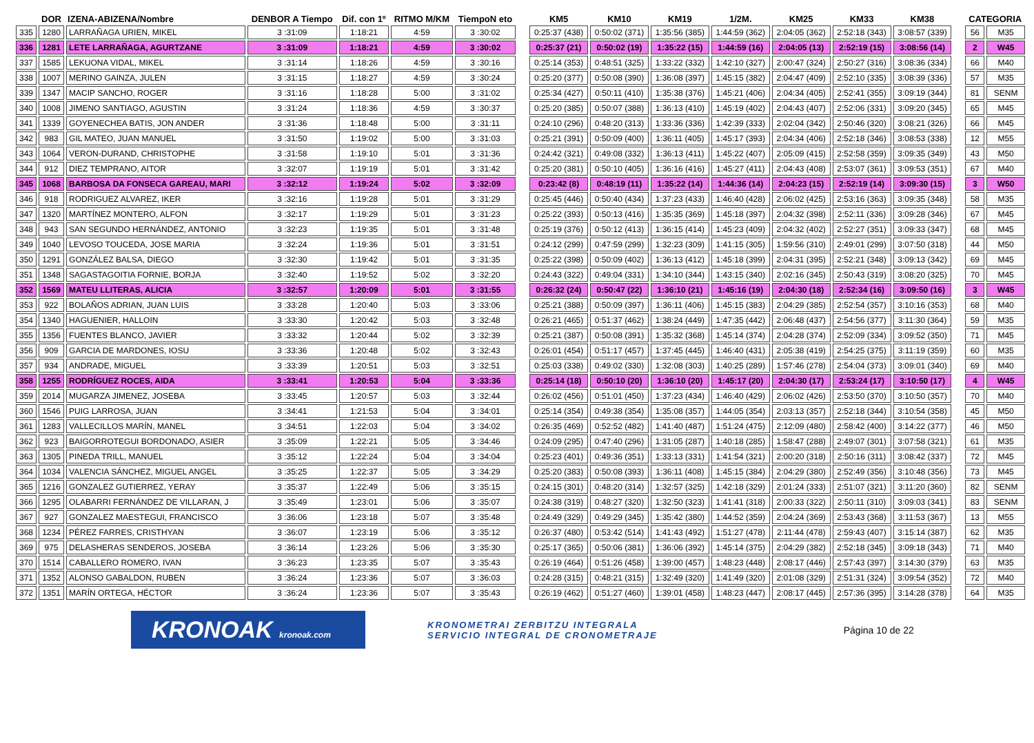| | DOR | IZENA-ABIZENA/Nombre | DENBOR A Tiempo | Dif. con 1º | RITMO M/KM | TiempoN eto | | KM5 | KM10 | KM19 | 1/2M. | KM25 | KM33 | KM38 | | CATEGORIA | |
| --- | --- | --- | --- | --- | --- | --- | --- | --- | --- | --- | --- | --- | --- | --- | --- | --- | --- |
| 335 | 1280 | LARRAÑAGA URIEN, MIKEL | 3 :31:09 | 1:18:21 | 4:59 | 3 :30:02 | | 0:25:37 (438) | 0:50:02 (371) | 1:35:56 (385) | 1:44:59 (362) | 2:04:05 (362) | 2:52:18 (343) | 3:08:57 (339) | | 56 | M35 |
| 336 | 1281 | LETE LARRAÑAGA, AGURTZANE | 3 :31:09 | 1:18:21 | 4:59 | 3 :30:02 | | 0:25:37 (21) | 0:50:02 (19) | 1:35:22 (15) | 1:44:59 (16) | 2:04:05 (13) | 2:52:19 (15) | 3:08:56 (14) | | 2 | W45 |
| 337 | 1585 | LEKUONA VIDAL, MIKEL | 3 :31:14 | 1:18:26 | 4:59 | 3 :30:16 | | 0:25:14 (353) | 0:48:51 (325) | 1:33:22 (332) | 1:42:10 (327) | 2:00:47 (324) | 2:50:27 (316) | 3:08:36 (334) | | 66 | M40 |
| 338 | 1007 | MERINO GAINZA, JULEN | 3 :31:15 | 1:18:27 | 4:59 | 3 :30:24 | | 0:25:20 (377) | 0:50:08 (390) | 1:36:08 (397) | 1:45:15 (382) | 2:04:47 (409) | 2:52:10 (335) | 3:08:39 (336) | | 57 | M35 |
| 339 | 1347 | MACIP SANCHO, ROGER | 3 :31:16 | 1:18:28 | 5:00 | 3 :31:02 | | 0:25:34 (427) | 0:50:11 (410) | 1:35:38 (376) | 1:45:21 (406) | 2:04:34 (405) | 2:52:41 (355) | 3:09:19 (344) | | 81 | SENM |
| 340 | 1008 | JIMENO SANTIAGO, AGUSTIN | 3 :31:24 | 1:18:36 | 4:59 | 3 :30:37 | | 0:25:20 (385) | 0:50:07 (388) | 1:36:13 (410) | 1:45:19 (402) | 2:04:43 (407) | 2:52:06 (331) | 3:09:20 (345) | | 65 | M45 |
| 341 | 1339 | GOYENECHEA BATIS, JON ANDER | 3 :31:36 | 1:18:48 | 5:00 | 3 :31:11 | | 0:24:10 (296) | 0:48:20 (313) | 1:33:36 (336) | 1:42:39 (333) | 2:02:04 (342) | 2:50:46 (320) | 3:08:21 (326) | | 66 | M45 |
| 342 | 983 | GIL MATEO, JUAN MANUEL | 3 :31:50 | 1:19:02 | 5:00 | 3 :31:03 | | 0:25:21 (391) | 0:50:09 (400) | 1:36:11 (405) | 1:45:17 (393) | 2:04:34 (406) | 2:52:18 (346) | 3:08:53 (338) | | 12 | M55 |
| 343 | 1064 | VERON-DURAND, CHRISTOPHE | 3 :31:58 | 1:19:10 | 5:01 | 3 :31:36 | | 0:24:42 (321) | 0:49:08 (332) | 1:36:13 (411) | 1:45:22 (407) | 2:05:09 (415) | 2:52:58 (359) | 3:09:35 (349) | | 43 | M50 |
| 344 | 912 | DIEZ TEMPRANO, AITOR | 3 :32:07 | 1:19:19 | 5:01 | 3 :31:42 | | 0:25:20 (381) | 0:50:10 (405) | 1:36:16 (416) | 1:45:27 (411) | 2:04:43 (408) | 2:53:07 (361) | 3:09:53 (351) | | 67 | M40 |
| 345 | 1068 | BARBOSA DA FONSECA GAREAU, MARI | 3 :32:12 | 1:19:24 | 5:02 | 3 :32:09 | | 0:23:42 (8) | 0:48:19 (11) | 1:35:22 (14) | 1:44:36 (14) | 2:04:23 (15) | 2:52:19 (14) | 3:09:30 (15) | | 3 | W50 |
| 346 | 918 | RODRIGUEZ ALVAREZ, IKER | 3 :32:16 | 1:19:28 | 5:01 | 3 :31:29 | | 0:25:45 (446) | 0:50:40 (434) | 1:37:23 (433) | 1:46:40 (428) | 2:06:02 (425) | 2:53:16 (363) | 3:09:35 (348) | | 58 | M35 |
| 347 | 1320 | MARTÍNEZ MONTERO, ALFON | 3 :32:17 | 1:19:29 | 5:01 | 3 :31:23 | | 0:25:22 (393) | 0:50:13 (416) | 1:35:35 (369) | 1:45:18 (397) | 2:04:32 (398) | 2:52:11 (336) | 3:09:28 (346) | | 67 | M45 |
| 348 | 943 | SAN SEGUNDO HERNÁNDEZ, ANTONIO | 3 :32:23 | 1:19:35 | 5:01 | 3 :31:48 | | 0:25:19 (376) | 0:50:12 (413) | 1:36:15 (414) | 1:45:23 (409) | 2:04:32 (402) | 2:52:27 (351) | 3:09:33 (347) | | 68 | M45 |
| 349 | 1040 | LEVOSO TOUCEDA, JOSE MARIA | 3 :32:24 | 1:19:36 | 5:01 | 3 :31:51 | | 0:24:12 (299) | 0:47:59 (299) | 1:32:23 (309) | 1:41:15 (305) | 1:59:56 (310) | 2:49:01 (299) | 3:07:50 (318) | | 44 | M50 |
| 350 | 1291 | GONZÁLEZ BALSA, DIEGO | 3 :32:30 | 1:19:42 | 5:01 | 3 :31:35 | | 0:25:22 (398) | 0:50:09 (402) | 1:36:13 (412) | 1:45:18 (399) | 2:04:31 (395) | 2:52:21 (348) | 3:09:13 (342) | | 69 | M45 |
| 351 | 1348 | SAGASTAGOITIA FORNIE, BORJA | 3 :32:40 | 1:19:52 | 5:02 | 3 :32:20 | | 0:24:43 (322) | 0:49:04 (331) | 1:34:10 (344) | 1:43:15 (340) | 2:02:16 (345) | 2:50:43 (319) | 3:08:20 (325) | | 70 | M45 |
| 352 | 1569 | MATEU LLITERAS, ALICIA | 3 :32:57 | 1:20:09 | 5:01 | 3 :31:55 | | 0:26:32 (24) | 0:50:47 (22) | 1:36:10 (21) | 1:45:16 (19) | 2:04:30 (18) | 2:52:34 (16) | 3:09:50 (16) | | 3 | W45 |
| 353 | 922 | BOLAÑOS ADRIAN, JUAN LUIS | 3 :33:28 | 1:20:40 | 5:03 | 3 :33:06 | | 0:25:21 (388) | 0:50:09 (397) | 1:36:11 (406) | 1:45:15 (383) | 2:04:29 (385) | 2:52:54 (357) | 3:10:16 (353) | | 68 | M40 |
| 354 | 1340 | HAGUENIER, HALLOIN | 3 :33:30 | 1:20:42 | 5:03 | 3 :32:48 | | 0:26:21 (465) | 0:51:37 (462) | 1:38:24 (449) | 1:47:35 (442) | 2:06:48 (437) | 2:54:56 (377) | 3:11:30 (364) | | 59 | M35 |
| 355 | 1356 | FUENTES BLANCO, JAVIER | 3 :33:32 | 1:20:44 | 5:02 | 3 :32:39 | | 0:25:21 (387) | 0:50:08 (391) | 1:35:32 (368) | 1:45:14 (374) | 2:04:28 (374) | 2:52:09 (334) | 3:09:52 (350) | | 71 | M45 |
| 356 | 909 | GARCIA DE MARDONES, IOSU | 3 :33:36 | 1:20:48 | 5:02 | 3 :32:43 | | 0:26:01 (454) | 0:51:17 (457) | 1:37:45 (445) | 1:46:40 (431) | 2:05:38 (419) | 2:54:25 (375) | 3:11:19 (359) | | 60 | M35 |
| 357 | 934 | ANDRADE, MIGUEL | 3 :33:39 | 1:20:51 | 5:03 | 3 :32:51 | | 0:25:03 (338) | 0:49:02 (330) | 1:32:08 (303) | 1:40:25 (289) | 1:57:46 (278) | 2:54:04 (373) | 3:09:01 (340) | | 69 | M40 |
| 358 | 1255 | RODRÍGUEZ ROCES, AIDA | 3 :33:41 | 1:20:53 | 5:04 | 3 :33:36 | | 0:25:14 (18) | 0:50:10 (20) | 1:36:10 (20) | 1:45:17 (20) | 2:04:30 (17) | 2:53:24 (17) | 3:10:50 (17) | | 4 | W45 |
| 359 | 2014 | MUGARZA JIMENEZ, JOSEBA | 3 :33:45 | 1:20:57 | 5:03 | 3 :32:44 | | 0:26:02 (456) | 0:51:01 (450) | 1:37:23 (434) | 1:46:40 (429) | 2:06:02 (426) | 2:53:50 (370) | 3:10:50 (357) | | 70 | M40 |
| 360 | 1546 | PUIG LARROSA, JUAN | 3 :34:41 | 1:21:53 | 5:04 | 3 :34:01 | | 0:25:14 (354) | 0:49:38 (354) | 1:35:08 (357) | 1:44:05 (354) | 2:03:13 (357) | 2:52:18 (344) | 3:10:54 (358) | | 45 | M50 |
| 361 | 1283 | VALLECILLOS MARÍN, MANEL | 3 :34:51 | 1:22:03 | 5:04 | 3 :34:02 | | 0:26:35 (469) | 0:52:52 (482) | 1:41:40 (487) | 1:51:24 (475) | 2:12:09 (480) | 2:58:42 (400) | 3:14:22 (377) | | 46 | M50 |
| 362 | 923 | BAIGORROTEGUI BORDONADO, ASIER | 3 :35:09 | 1:22:21 | 5:05 | 3 :34:46 | | 0:24:09 (295) | 0:47:40 (296) | 1:31:05 (287) | 1:40:18 (285) | 1:58:47 (288) | 2:49:07 (301) | 3:07:58 (321) | | 61 | M35 |
| 363 | 1305 | PINEDA TRILL, MANUEL | 3 :35:12 | 1:22:24 | 5:04 | 3 :34:04 | | 0:25:23 (401) | 0:49:36 (351) | 1:33:13 (331) | 1:41:54 (321) | 2:00:20 (318) | 2:50:16 (311) | 3:08:42 (337) | | 72 | M45 |
| 364 | 1034 | VALENCIA SÁNCHEZ, MIGUEL ANGEL | 3 :35:25 | 1:22:37 | 5:05 | 3 :34:29 | | 0:25:20 (383) | 0:50:08 (393) | 1:36:11 (408) | 1:45:15 (384) | 2:04:29 (380) | 2:52:49 (356) | 3:10:48 (356) | | 73 | M45 |
| 365 | 1216 | GONZALEZ GUTIERREZ, YERAY | 3 :35:37 | 1:22:49 | 5:06 | 3 :35:15 | | 0:24:15 (301) | 0:48:20 (314) | 1:32:57 (325) | 1:42:18 (329) | 2:01:24 (333) | 2:51:07 (321) | 3:11:20 (360) | | 82 | SENM |
| 366 | 1295 | OLABARRI FERNÁNDEZ DE VILLARAN, J | 3 :35:49 | 1:23:01 | 5:06 | 3 :35:07 | | 0:24:38 (319) | 0:48:27 (320) | 1:32:50 (323) | 1:41:41 (318) | 2:00:33 (322) | 2:50:11 (310) | 3:09:03 (341) | | 83 | SENM |
| 367 | 927 | GONZALEZ MAESTEGUI, FRANCISCO | 3 :36:06 | 1:23:18 | 5:07 | 3 :35:48 | | 0:24:49 (329) | 0:49:29 (345) | 1:35:42 (380) | 1:44:52 (359) | 2:04:24 (369) | 2:53:43 (368) | 3:11:53 (367) | | 13 | M55 |
| 368 | 1234 | PÉREZ FARRES, CRISTHYAN | 3 :36:07 | 1:23:19 | 5:06 | 3 :35:12 | | 0:26:37 (480) | 0:53:42 (514) | 1:41:43 (492) | 1:51:27 (478) | 2:11:44 (478) | 2:59:43 (407) | 3:15:14 (387) | | 62 | M35 |
| 369 | 975 | DELASHERAS SENDEROS, JOSEBA | 3 :36:14 | 1:23:26 | 5:06 | 3 :35:30 | | 0:25:17 (365) | 0:50:06 (381) | 1:36:06 (392) | 1:45:14 (375) | 2:04:29 (382) | 2:52:18 (345) | 3:09:18 (343) | | 71 | M40 |
| 370 | 1514 | CABALLERO ROMERO, IVAN | 3 :36:23 | 1:23:35 | 5:07 | 3 :35:43 | | 0:26:19 (464) | 0:51:26 (458) | 1:39:00 (457) | 1:48:23 (448) | 2:08:17 (446) | 2:57:43 (397) | 3:14:30 (379) | | 63 | M35 |
| 371 | 1352 | ALONSO GABALDON, RUBEN | 3 :36:24 | 1:23:36 | 5:07 | 3 :36:03 | | 0:24:28 (315) | 0:48:21 (315) | 1:32:49 (320) | 1:41:49 (320) | 2:01:08 (329) | 2:51:31 (324) | 3:09:54 (352) | | 72 | M40 |
| 372 | 1351 | MARÍN ORTEGA, HÉCTOR | 3 :36:24 | 1:23:36 | 5:07 | 3 :35:43 | | 0:26:19 (462) | 0:51:27 (460) | 1:39:01 (458) | 1:48:23 (447) | 2:08:17 (445) | 2:57:36 (395) | 3:14:28 (378) | | 64 | M35 |
KRONOAK kronoak.com
KRONOMETRAI ZERBITZU INTEGRALA
SERVICIO INTEGRAL DE CRONOMETRAJE
Página 10 de 22